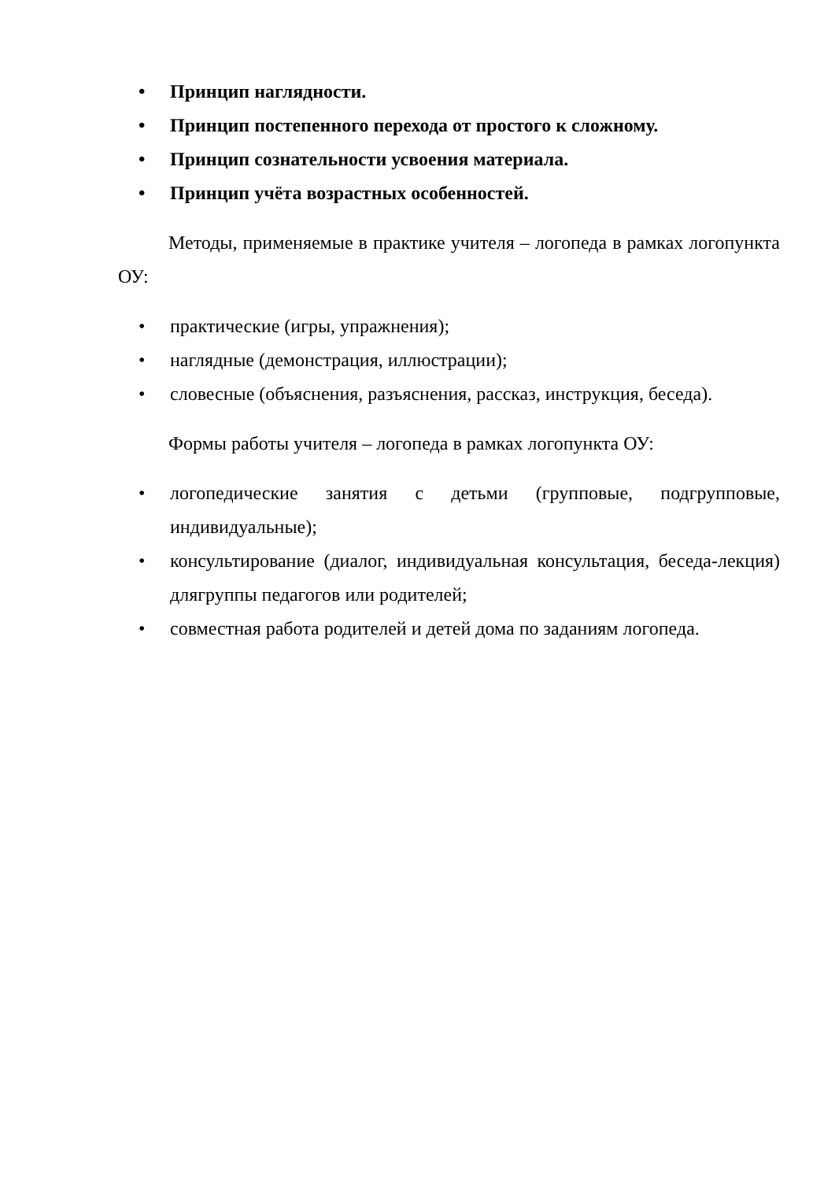• Принцип наглядности.
• Принцип постепенного перехода от простого к сложному.
• Принцип сознательности усвоения материала.
• Принцип учёта возрастных особенностей.
Методы, применяемые в практике учителя – логопеда в рамках логопункта ОУ:
• практические (игры, упражнения);
• наглядные (демонстрация, иллюстрации);
• словесные (объяснения, разъяснения, рассказ, инструкция, беседа).
Формы работы учителя – логопеда в рамках логопункта ОУ:
• логопедические занятия с детьми (групповые, подгрупповые, индивидуальные);
• консультирование (диалог, индивидуальная консультация, беседа-лекция) длягруппы педагогов или родителей;
• совместная работа родителей и детей дома по заданиям логопеда.